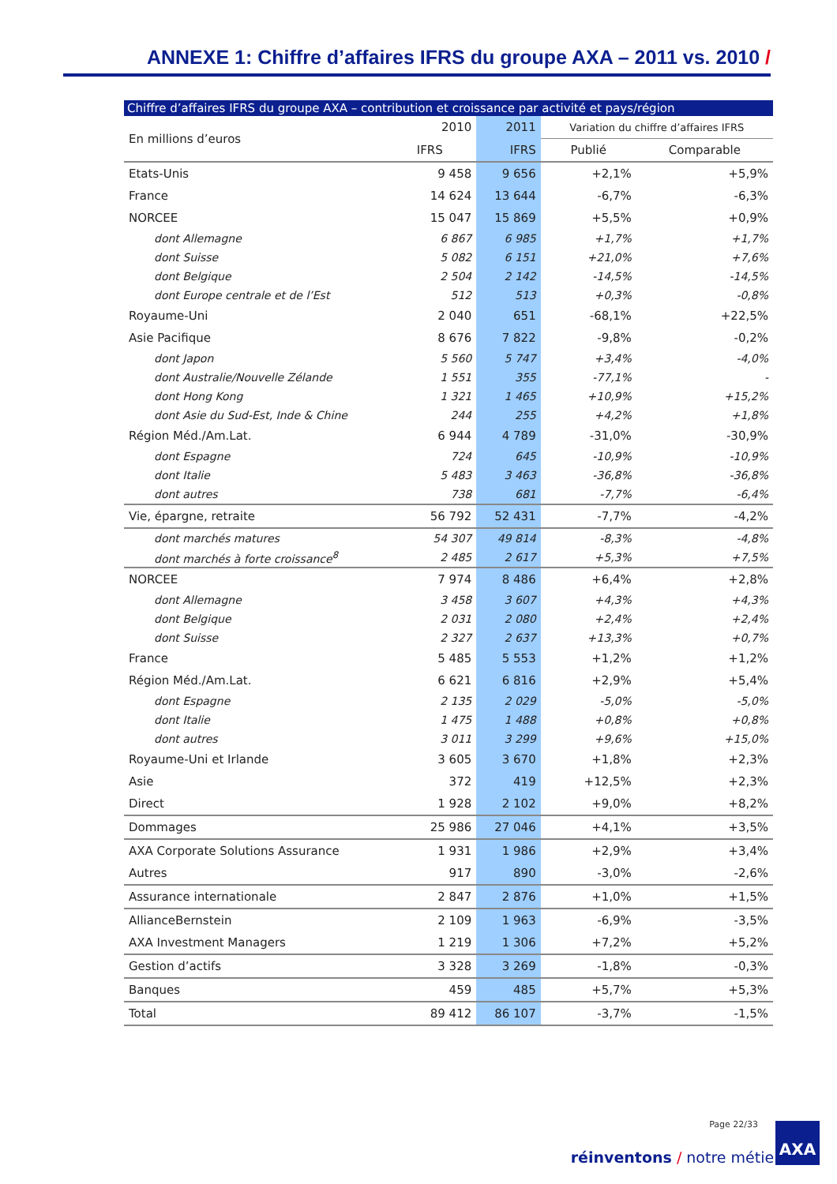ANNEXE 1: Chiffre d’affaires IFRS du groupe AXA – 2011 vs. 2010 /
Chiffre d’affaires IFRS du groupe AXA – contribution et croissance par activité et pays/région
| En millions d’euros | 2010 | 2011 | Variation du chiffre d’affaires IFRS | |
| --- | --- | --- | --- | --- |
| | IFRS | IFRS | Publié | Comparable |
| Etats-Unis | 9 458 | 9 656 | +2,1% | +5,9% |
| France | 14 624 | 13 644 | -6,7% | -6,3% |
| NORCEE | 15 047 | 15 869 | +5,5% | +0,9% |
| dont Allemagne | 6 867 | 6 985 | +1,7% | +1,7% |
| dont Suisse | 5 082 | 6 151 | +21,0% | +7,6% |
| dont Belgique | 2 504 | 2 142 | -14,5% | -14,5% |
| dont Europe centrale et de l’Est | 512 | 513 | +0,3% | -0,8% |
| Royaume-Uni | 2 040 | 651 | -68,1% | +22,5% |
| Asie Pacifique | 8 676 | 7 822 | -9,8% | -0,2% |
| dont Japon | 5 560 | 5 747 | +3,4% | -4,0% |
| dont Australie/Nouvelle Zélande | 1 551 | 355 | -77,1% | - |
| dont Hong Kong | 1 321 | 1 465 | +10,9% | +15,2% |
| dont Asie du Sud-Est, Inde & Chine | 244 | 255 | +4,2% | +1,8% |
| Région Méd./Am.Lat. | 6 944 | 4 789 | -31,0% | -30,9% |
| dont Espagne | 724 | 645 | -10,9% | -10,9% |
| dont Italie | 5 483 | 3 463 | -36,8% | -36,8% |
| dont autres | 738 | 681 | -7,7% | -6,4% |
| Vie, épargne, retraite | 56 792 | 52 431 | -7,7% | -4,2% |
| dont marchés matures | 54 307 | 49 814 | -8,3% | -4,8% |
| dont marchés à forte croissance<sup>8</sup> | 2 485 | 2 617 | +5,3% | +7,5% |
| NORCEE | 7 974 | 8 486 | +6,4% | +2,8% |
| dont Allemagne | 3 458 | 3 607 | +4,3% | +4,3% |
| dont Belgique | 2 031 | 2 080 | +2,4% | +2,4% |
| dont Suisse | 2 327 | 2 637 | +13,3% | +0,7% |
| France | 5 485 | 5 553 | +1,2% | +1,2% |
| Région Méd./Am.Lat. | 6 621 | 6 816 | +2,9% | +5,4% |
| dont Espagne | 2 135 | 2 029 | -5,0% | -5,0% |
| dont Italie | 1 475 | 1 488 | +0,8% | +0,8% |
| dont autres | 3 011 | 3 299 | +9,6% | +15,0% |
| Royaume-Uni et Irlande | 3 605 | 3 670 | +1,8% | +2,3% |
| Asie | 372 | 419 | +12,5% | +2,3% |
| Direct | 1 928 | 2 102 | +9,0% | +8,2% |
| Dommages | 25 986 | 27 046 | +4,1% | +3,5% |
| AXA Corporate Solutions Assurance | 1 931 | 1 986 | +2,9% | +3,4% |
| Autres | 917 | 890 | -3,0% | -2,6% |
| Assurance internationale | 2 847 | 2 876 | +1,0% | +1,5% |
| AllianceBernstein | 2 109 | 1 963 | -6,9% | -3,5% |
| AXA Investment Managers | 1 219 | 1 306 | +7,2% | +5,2% |
| Gestion d’actifs | 3 328 | 3 269 | -1,8% | -0,3% |
| Banques | 459 | 485 | +5,7% | +5,3% |
| Total | 89 412 | 86 107 | -3,7% | -1,5% |
Page 22/33
réinventons / notre métier
AXA